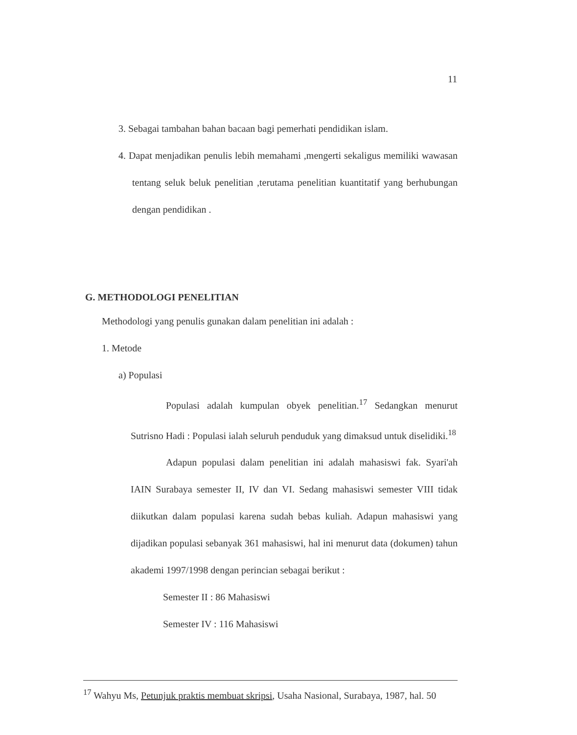11
3. Sebagai tambahan bahan bacaan bagi pemerhati pendidikan islam.
4. Dapat menjadikan penulis lebih memahami ,mengerti sekaligus memiliki wawasan tentang seluk beluk penelitian ,terutama penelitian kuantitatif yang berhubungan dengan pendidikan .
G. METHODOLOGI PENELITIAN
Methodologi yang penulis gunakan dalam penelitian ini adalah :
1. Metode
a) Populasi
Populasi adalah kumpulan obyek penelitian.<sup>17</sup> Sedangkan menurut Sutrisno Hadi : Populasi ialah seluruh penduduk yang dimaksud untuk diselidiki.<sup>18</sup>
Adapun populasi dalam penelitian ini adalah mahasiswi fak. Syari'ah IAIN Surabaya semester II, IV dan VI. Sedang mahasiswi semester VIII tidak diikutkan dalam populasi karena sudah bebas kuliah. Adapun mahasiswi yang dijadikan populasi sebanyak 361 mahasiswi, hal ini menurut data (dokumen) tahun akademi 1997/1998 dengan perincian sebagai berikut :
Semester II : 86 Mahasiswi
Semester IV : 116 Mahasiswi
<sup>17</sup> Wahyu Ms, Petunjuk praktis membuat skripsi, Usaha Nasional, Surabaya, 1987, hal. 50